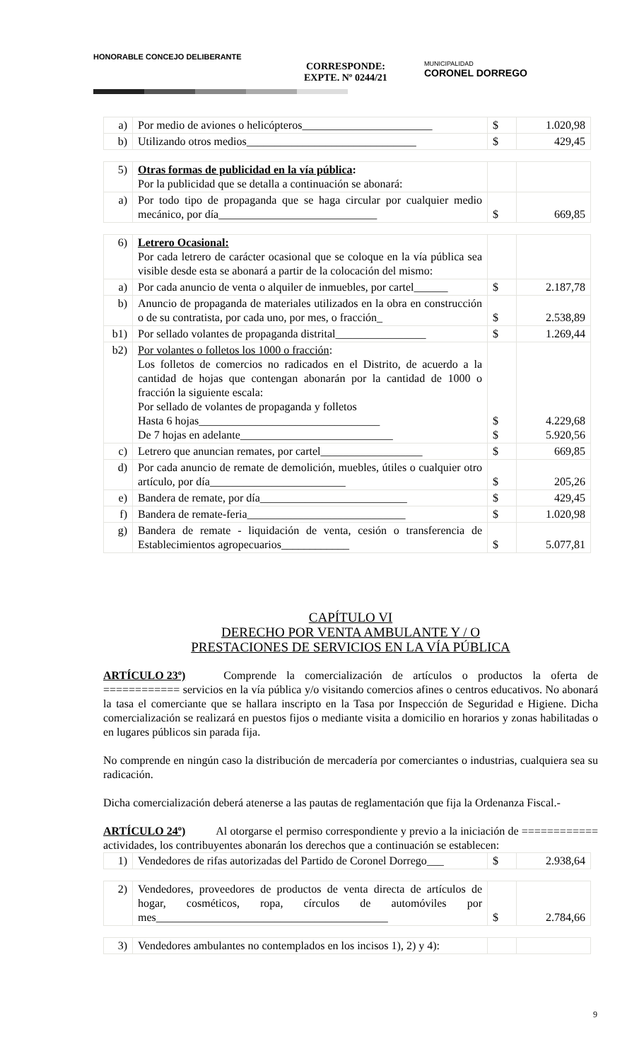HONORABLE CONCEJO DELIBERANTE
CORRESPONDE:
EXPTE. Nº 0244/21
MUNICIPALIDAD
CORONEL DORREGO
| a) | Por medio de aviones o helicópteros_______________________ | $ | 1.020,98 |
| b) | Utilizando otros medios______________________________ | $ | 429,45 |
| 5) | Otras formas de publicidad en la vía pública : Por la publicidad que se detalla a continuación se abonará: | | |
| a) | Por todo tipo de propaganda que se haga circular por cualquier medio mecánico, por día____________________________ | $ | 669,85 |
| 6) | Letrero Ocasional: Por cada letrero de carácter ocasional que se coloque en la vía pública sea visible desde esta se abonará a partir de la colocación del mismo: | | |
| a) | Por cada anuncio de venta o alquiler de inmuebles, por cartel______ | $ | 2.187,78 |
| b) | Anuncio de propaganda de materiales utilizados en la obra en construcción o de su contratista, por cada uno, por mes, o fracción_ | $ | 2.538,89 |
| b1) | Por sellado volantes de propaganda distrital________________ | $ | 1.269,44 |
| b2) | Por volantes o folletos los 1000 o fracción : Los folletos de comercios no radicados en el Distrito, de acuerdo a la cantidad de hojas que contengan abonarán por la cantidad de 1000 o fracción la siguiente escala: Por sellado de volantes de propaganda y folletos Hasta 6 hojas________________________________ De 7 hojas en adelante___________________________ | $ $ | 4.229,68 5.920,56 |
| c) | Letrero que anuncian remates, por cartel__________________ | $ | 669,85 |
| d) | Por cada anuncio de remate de demolición, muebles, útiles o cualquier otro artículo, por día________________________ | $ | 205,26 |
| e) | Bandera de remate, por día__________________________ | $ | 429,45 |
| f) | Bandera de remate-feria____________________________ | $ | 1.020,98 |
| g) | Bandera de remate - liquidación de venta, cesión o transferencia de Establecimientos agropecuarios____________ | $ | 5.077,81 |
CAPÍTULO VI
DERECHO POR VENTA AMBULANTE Y / O
PRESTACIONES DE SERVICIOS EN LA VÍA PÚBLICA
ARTÍCULO 23º) Comprende la comercialización de artículos o productos la oferta de ============ servicios en la vía pública y/o visitando comercios afines o centros educativos. No abonará la tasa el comerciante que se hallara inscripto en la Tasa por Inspección de Seguridad e Higiene. Dicha comercialización se realizará en puestos fijos o mediante visita a domicilio en horarios y zonas habilitadas o en lugares públicos sin parada fija.
No comprende en ningún caso la distribución de mercadería por comerciantes o industrias, cualquiera sea su radicación.
Dicha comercialización deberá atenerse a las pautas de reglamentación que fija la Ordenanza Fiscal.-
ARTÍCULO 24º) Al otorgarse el permiso correspondiente y previo a la iniciación de ============ actividades, los contribuyentes abonarán los derechos que a continuación se establecen:
| 1) | Vendedores de rifas autorizadas del Partido de Coronel Dorrego___ | $ | 2.938,64 |
| 2) | Vendedores, proveedores de productos de venta directa de artículos de hogar, cosméticos, ropa, círculos de automóviles por mes_________________________________________ | $ | 2.784,66 |
| 3) | Vendedores ambulantes no contemplados en los incisos 1), 2) y 4): | | |
9